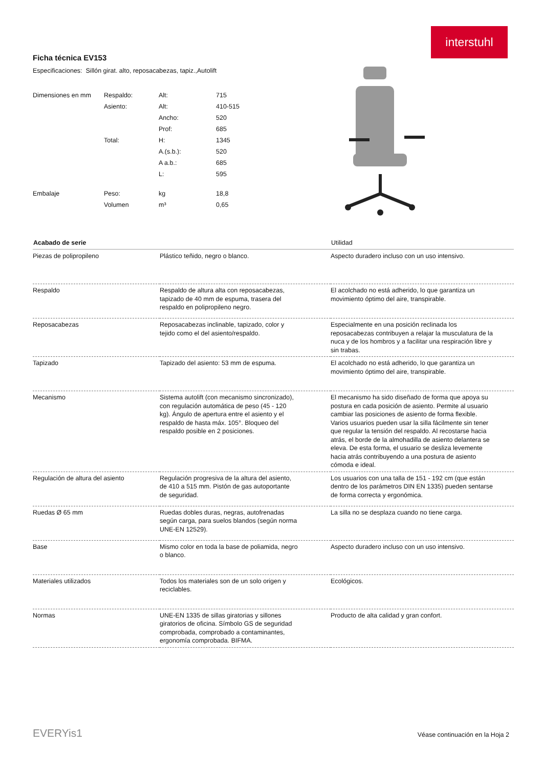interstuhl
Ficha técnica EV153
Especificaciones: Sillón girat. alto, reposacabezas, tapiz.,Autolift
| Dimensiones en mm | Respaldo: | Alt: | 715 |
| | Asiento: | Alt: | 410-515 |
| | | Ancho: | 520 |
| | | Prof: | 685 |
| | Total: | H: | 1345 |
| | | A.(s.b.): | 520 |
| | | A a.b.: | 685 |
| | | L: | 595 |
| Embalaje | Peso: | kg | 18,8 |
| | Volumen | m³ | 0,65 |
| Acabado de serie | | Utilidad |
| --- | --- | --- |
| Piezas de polipropileno | Plástico teñido, negro o blanco. | Aspecto duradero incluso con un uso intensivo. |
| Respaldo | Respaldo de altura alta con reposacabezas, tapizado de 40 mm de espuma, trasera del respaldo en polipropileno negro. | El acolchado no está adherido, lo que garantiza un movimiento óptimo del aire, transpirable. |
| Reposacabezas | Reposacabezas inclinable, tapizado, color y tejido como el del asiento/respaldo. | Especialmente en una posición reclinada los reposacabezas contribuyen a relajar la musculatura de la nuca y de los hombros y a facilitar una respiración libre y sin trabas. |
| Tapizado | Tapizado del asiento: 53 mm de espuma. | El acolchado no está adherido, lo que garantiza un movimiento óptimo del aire, transpirable. |
| Mecanismo | Sistema autolift (con mecanismo sincronizado), con regulación automática de peso (45 - 120 kg). Ángulo de apertura entre el asiento y el respaldo de hasta máx. 105°. Bloqueo del respaldo posible en 2 posiciones. | El mecanismo ha sido diseñado de forma que apoya su postura en cada posición de asiento. Permite al usuario cambiar las posiciones de asiento de forma flexible. Varios usuarios pueden usar la silla fácilmente sin tener que regular la tensión del respaldo. Al recostarse hacia atrás, el borde de la almohadilla de asiento delantera se eleva. De esta forma, el usuario se desliza levemente hacia atrás contribuyendo a una postura de asiento cómoda e ideal. |
| Regulación de altura del asiento | Regulación progresiva de la altura del asiento, de 410 a 515 mm. Pistón de gas autoportante de seguridad. | Los usuarios con una talla de 151 - 192 cm (que están dentro de los parámetros DIN EN 1335) pueden sentarse de forma correcta y ergonómica. |
| Ruedas Ø 65 mm | Ruedas dobles duras, negras, autofrenadas según carga, para suelos blandos (según norma UNE-EN 12529). | La silla no se desplaza cuando no tiene carga. |
| Base | Mismo color en toda la base de poliamida, negro o blanco. | Aspecto duradero incluso con un uso intensivo. |
| Materiales utilizados | Todos los materiales son de un solo origen y reciclables. | Ecológicos. |
| Normas | UNE-EN 1335 de sillas giratorias y sillones giratorios de oficina. Símbolo GS de seguridad comprobada, comprobado a contaminantes, ergonomía comprobada. BIFMA. | Producto de alta calidad y gran confort. |
EVERYis1
Véase continuación en la Hoja 2